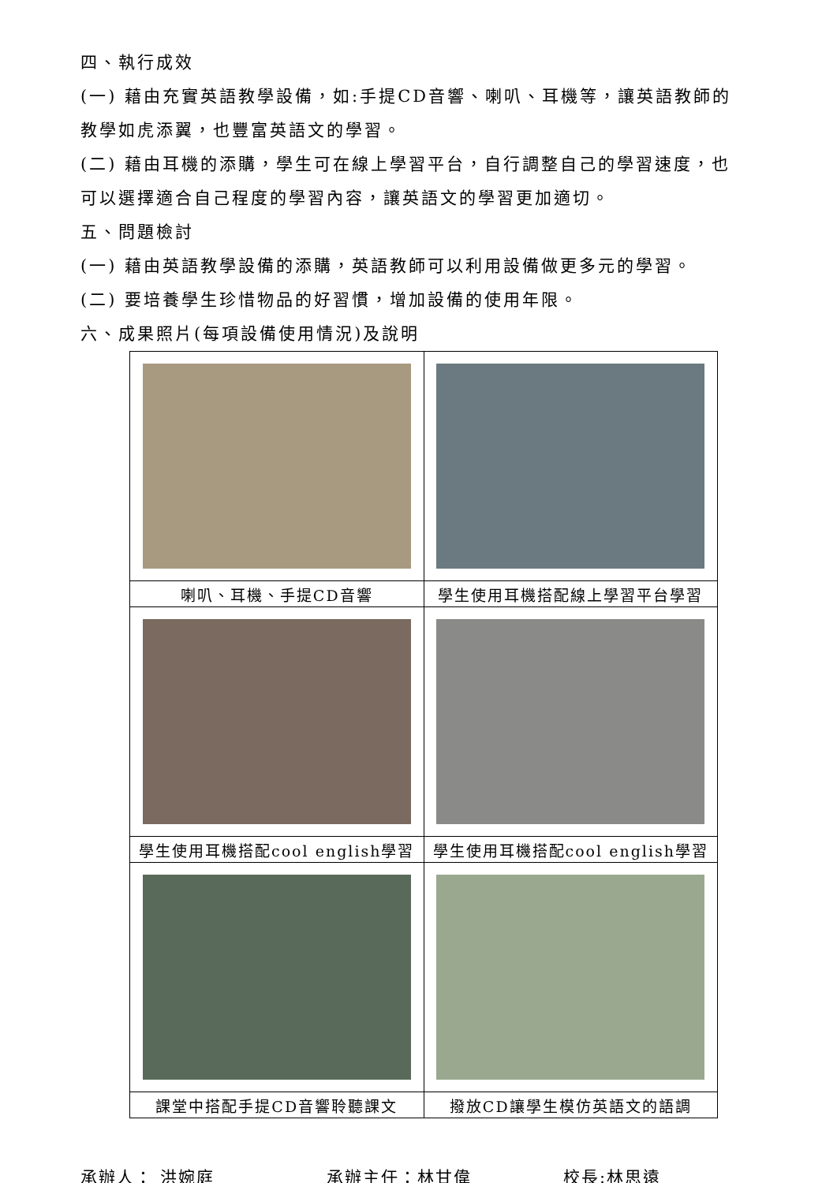四、執行成效
(一) 藉由充實英語教學設備，如:手提CD音響、喇叭、耳機等，讓英語教師的教學如虎添翼，也豐富英語文的學習。
(二) 藉由耳機的添購，學生可在線上學習平台，自行調整自己的學習速度，也可以選擇適合自己程度的學習內容，讓英語文的學習更加適切。
五、問題檢討
(一) 藉由英語教學設備的添購，英語教師可以利用設備做更多元的學習。
(二) 要培養學生珍惜物品的好習慣，增加設備的使用年限。
六、成果照片(每項設備使用情況)及說明
| 喇叭、耳機、手提CD音響 | 學生使用耳機搭配線上學習平台學習 |
| 學生使用耳機搭配cool english學習 | 學生使用耳機搭配cool english學習 |
| 課堂中搭配手提CD音響聆聽課文 | 撥放CD讓學生模仿英語文的語調 |
承辦人： 洪婉庭 承辦主任：林甘偉 校長:林思遠